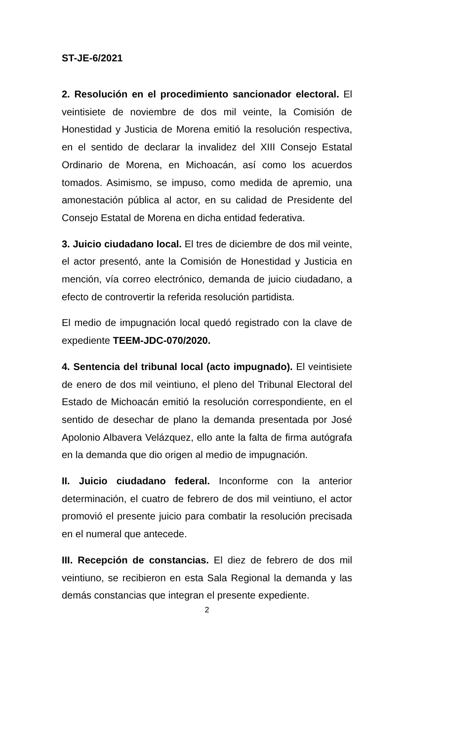ST-JE-6/2021
2. Resolución en el procedimiento sancionador electoral. El veintisiete de noviembre de dos mil veinte, la Comisión de Honestidad y Justicia de Morena emitió la resolución respectiva, en el sentido de declarar la invalidez del XIII Consejo Estatal Ordinario de Morena, en Michoacán, así como los acuerdos tomados. Asimismo, se impuso, como medida de apremio, una amonestación pública al actor, en su calidad de Presidente del Consejo Estatal de Morena en dicha entidad federativa.
3. Juicio ciudadano local. El tres de diciembre de dos mil veinte, el actor presentó, ante la Comisión de Honestidad y Justicia en mención, vía correo electrónico, demanda de juicio ciudadano, a efecto de controvertir la referida resolución partidista.
El medio de impugnación local quedó registrado con la clave de expediente TEEM-JDC-070/2020.
4. Sentencia del tribunal local (acto impugnado). El veintisiete de enero de dos mil veintiuno, el pleno del Tribunal Electoral del Estado de Michoacán emitió la resolución correspondiente, en el sentido de desechar de plano la demanda presentada por José Apolonio Albavera Velázquez, ello ante la falta de firma autógrafa en la demanda que dio origen al medio de impugnación.
II. Juicio ciudadano federal. Inconforme con la anterior determinación, el cuatro de febrero de dos mil veintiuno, el actor promovió el presente juicio para combatir la resolución precisada en el numeral que antecede.
III. Recepción de constancias. El diez de febrero de dos mil veintiuno, se recibieron en esta Sala Regional la demanda y las demás constancias que integran el presente expediente.
2